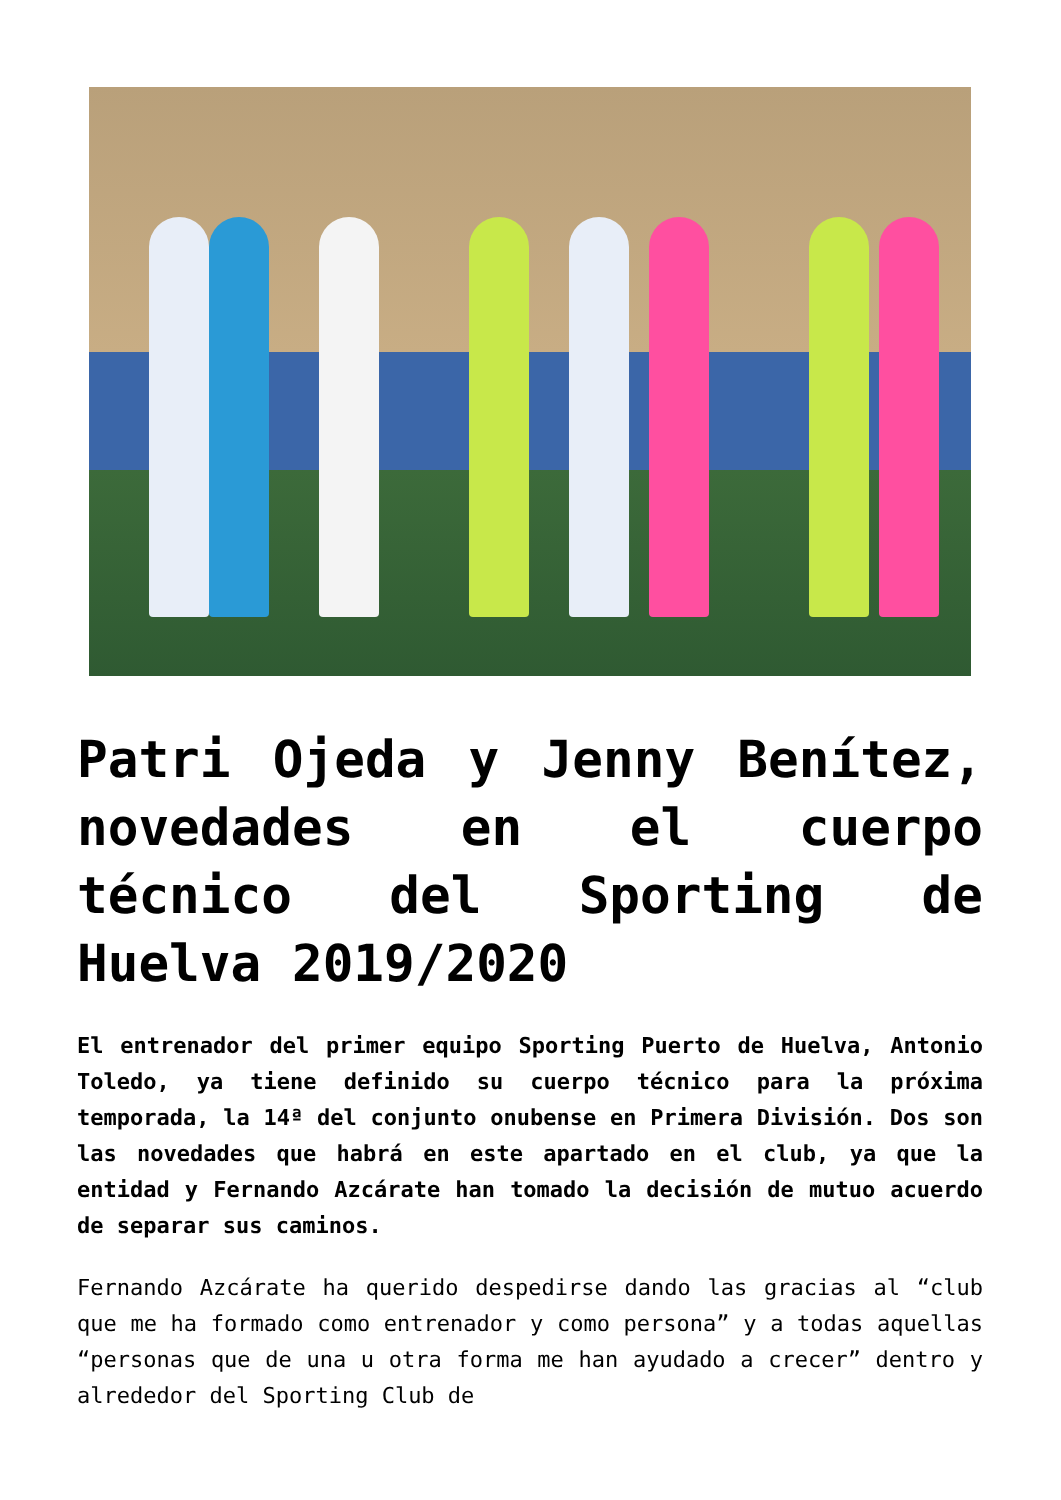Patri Ojeda y Jenny Benítez, novedades en el cuerpo técnico del Sporting de Huelva 2019/2020
El entrenador del primer equipo Sporting Puerto de Huelva, Antonio Toledo, ya tiene definido su cuerpo técnico para la próxima temporada, la 14ª del conjunto onubense en Primera División. Dos son las novedades que habrá en este apartado en el club, ya que la entidad y Fernando Azcárate han tomado la decisión de mutuo acuerdo de separar sus caminos.
Fernando Azcárate ha querido despedirse dando las gracias al “club que me ha formado como entrenador y como persona” y a todas aquellas “personas que de una u otra forma me han ayudado a crecer” dentro y alrededor del Sporting Club de